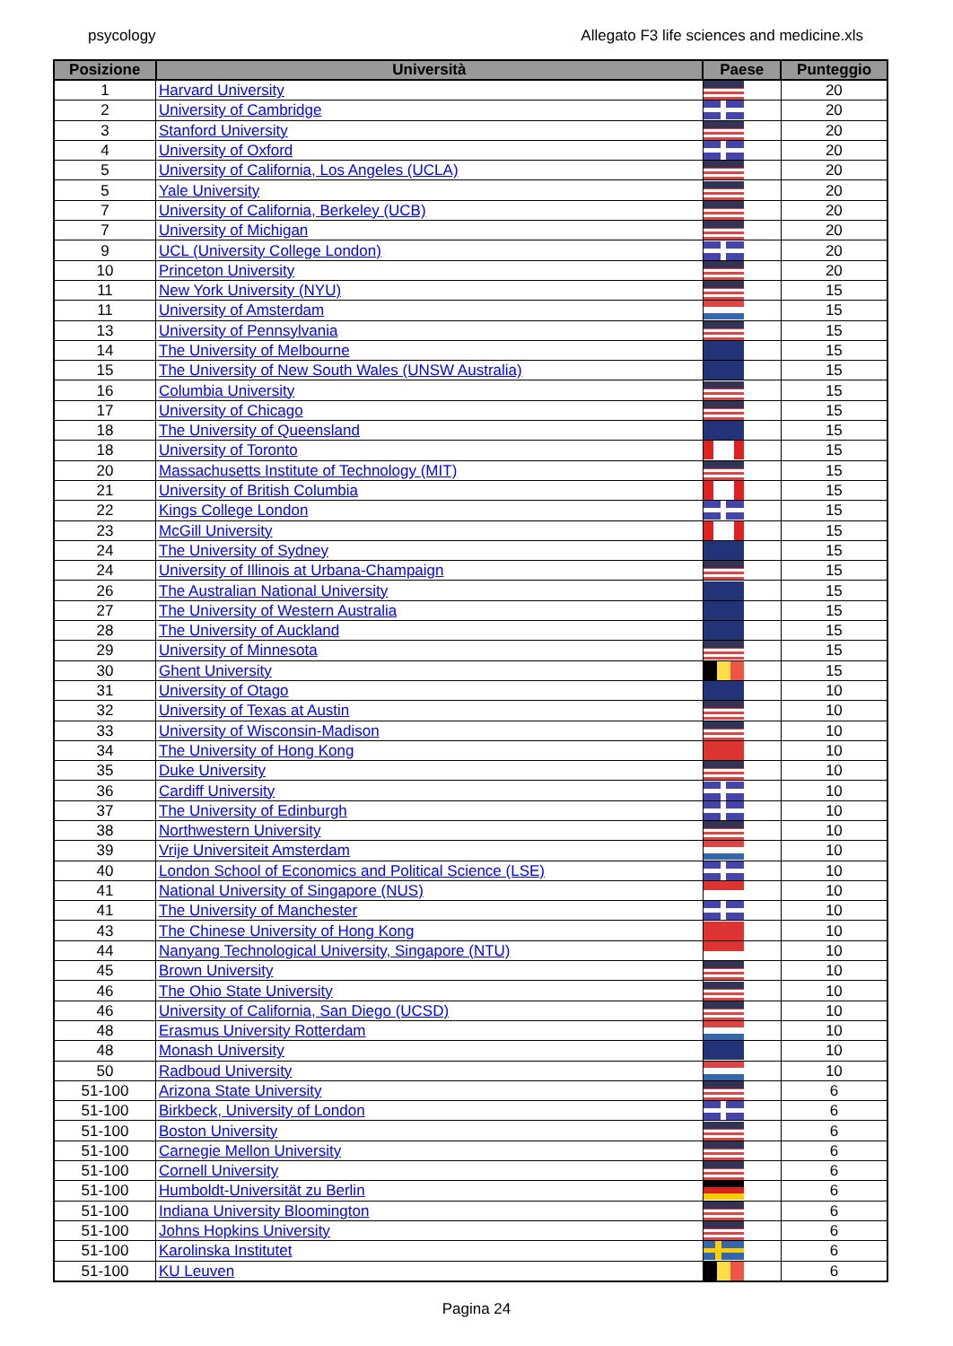psycology Allegato F3 life sciences and medicine.xls
| Posizione | Università | Paese | Punteggio |
| --- | --- | --- | --- |
| 1 | Harvard University | | 20 |
| 2 | University of Cambridge | | 20 |
| 3 | Stanford University | | 20 |
| 4 | University of Oxford | | 20 |
| 5 | University of California, Los Angeles (UCLA) | | 20 |
| 5 | Yale University | | 20 |
| 7 | University of California, Berkeley (UCB) | | 20 |
| 7 | University of Michigan | | 20 |
| 9 | UCL (University College London) | | 20 |
| 10 | Princeton University | | 20 |
| 11 | New York University (NYU) | | 15 |
| 11 | University of Amsterdam | | 15 |
| 13 | University of Pennsylvania | | 15 |
| 14 | The University of Melbourne | | 15 |
| 15 | The University of New South Wales (UNSW Australia) | | 15 |
| 16 | Columbia University | | 15 |
| 17 | University of Chicago | | 15 |
| 18 | The University of Queensland | | 15 |
| 18 | University of Toronto | | 15 |
| 20 | Massachusetts Institute of Technology (MIT) | | 15 |
| 21 | University of British Columbia | | 15 |
| 22 | Kings College London | | 15 |
| 23 | McGill University | | 15 |
| 24 | The University of Sydney | | 15 |
| 24 | University of Illinois at Urbana-Champaign | | 15 |
| 26 | The Australian National University | | 15 |
| 27 | The University of Western Australia | | 15 |
| 28 | The University of Auckland | | 15 |
| 29 | University of Minnesota | | 15 |
| 30 | Ghent University | | 15 |
| 31 | University of Otago | | 10 |
| 32 | University of Texas at Austin | | 10 |
| 33 | University of Wisconsin-Madison | | 10 |
| 34 | The University of Hong Kong | | 10 |
| 35 | Duke University | | 10 |
| 36 | Cardiff University | | 10 |
| 37 | The University of Edinburgh | | 10 |
| 38 | Northwestern University | | 10 |
| 39 | Vrije Universiteit Amsterdam | | 10 |
| 40 | London School of Economics and Political Science (LSE) | | 10 |
| 41 | National University of Singapore (NUS) | | 10 |
| 41 | The University of Manchester | | 10 |
| 43 | The Chinese University of Hong Kong | | 10 |
| 44 | Nanyang Technological University, Singapore (NTU) | | 10 |
| 45 | Brown University | | 10 |
| 46 | The Ohio State University | | 10 |
| 46 | University of California, San Diego (UCSD) | | 10 |
| 48 | Erasmus University Rotterdam | | 10 |
| 48 | Monash University | | 10 |
| 50 | Radboud University | | 10 |
| 51-100 | Arizona State University | | 6 |
| 51-100 | Birkbeck, University of London | | 6 |
| 51-100 | Boston University | | 6 |
| 51-100 | Carnegie Mellon University | | 6 |
| 51-100 | Cornell University | | 6 |
| 51-100 | Humboldt-Universität zu Berlin | | 6 |
| 51-100 | Indiana University Bloomington | | 6 |
| 51-100 | Johns Hopkins University | | 6 |
| 51-100 | Karolinska Institutet | | 6 |
| 51-100 | KU Leuven | | 6 |
Pagina 24